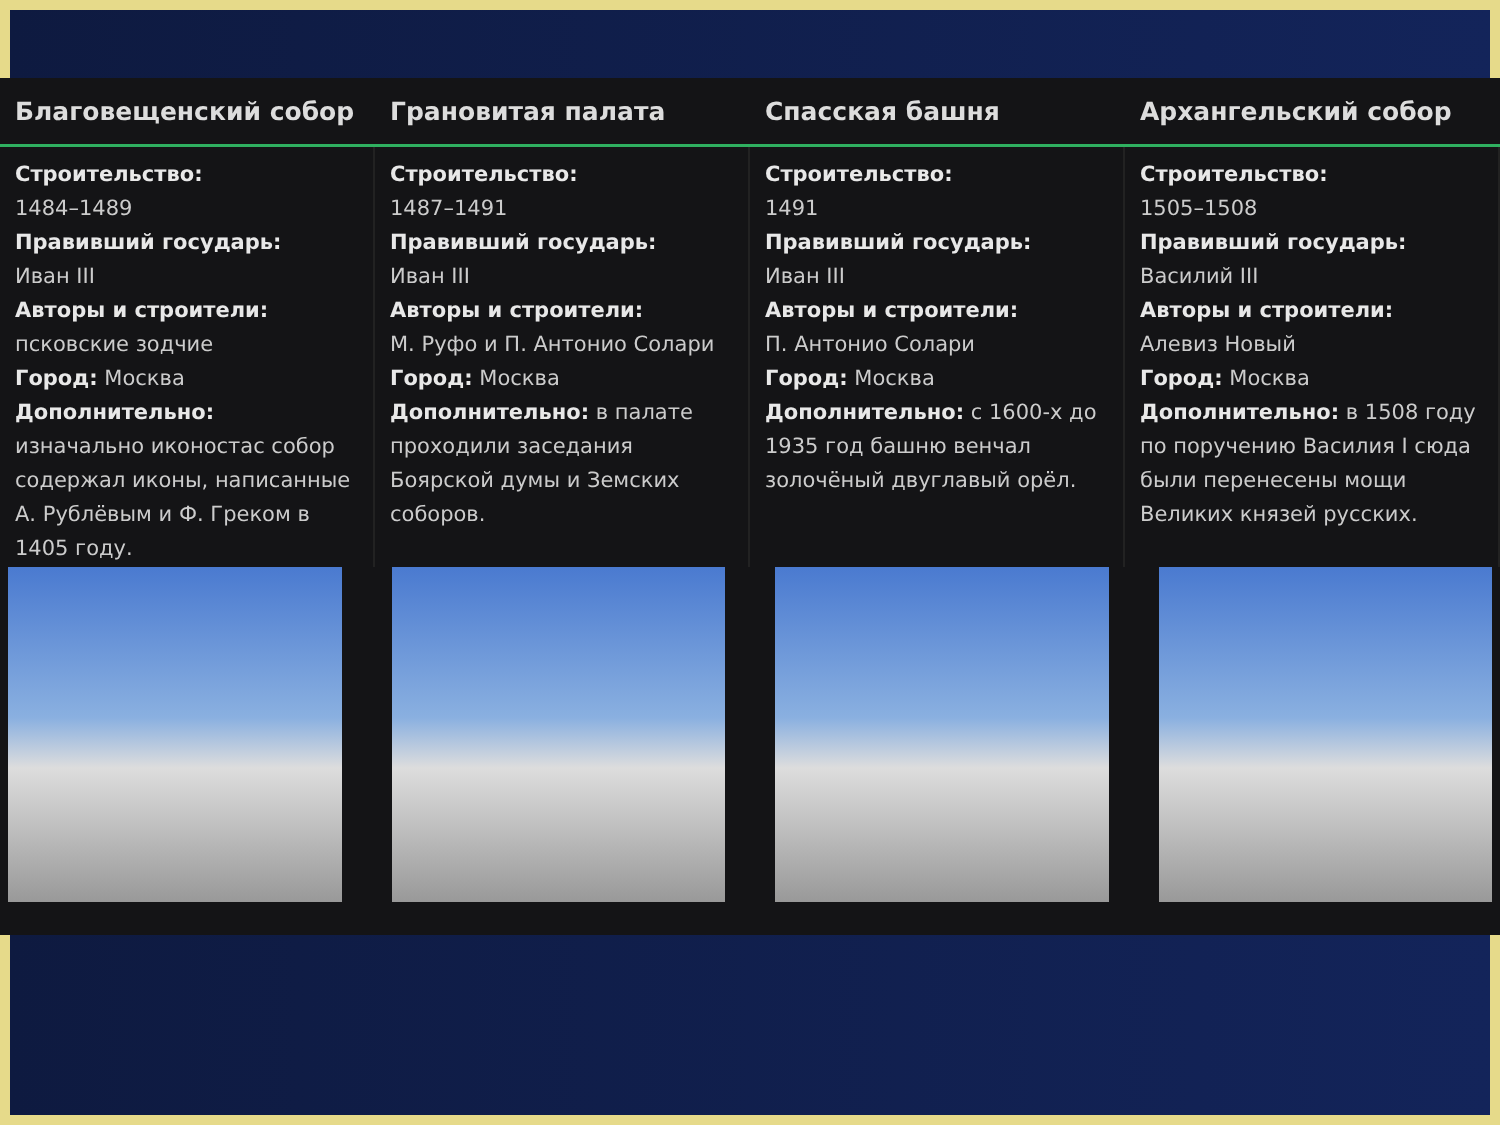Благовещенский собор Грановитая палата Спасская башня Архангельский собор
Строительство:
1484–1489
Правивший государь:
Иван III
Авторы и строители:
псковские зодчие
Город: Москва
Дополнительно:
изначально иконостас собор содержал иконы, написанные А. Рублёвым и Ф. Греком в 1405 году.
Строительство:
1487–1491
Правивший государь:
Иван III
Авторы и строители:
М. Руфо и П. Антонио Солари
Город: Москва
Дополнительно: в палате проходили заседания Боярской думы и Земских соборов.
Строительство:
1491
Правивший государь:
Иван III
Авторы и строители:
П. Антонио Солари
Город: Москва
Дополнительно: с 1600-х до 1935 год башню венчал золочёный двуглавый орёл.
Строительство:
1505–1508
Правивший государь:
Василий III
Авторы и строители:
Алевиз Новый
Город: Москва
Дополнительно: в 1508 году по поручению Василия I сюда были перенесены мощи Великих князей русских.